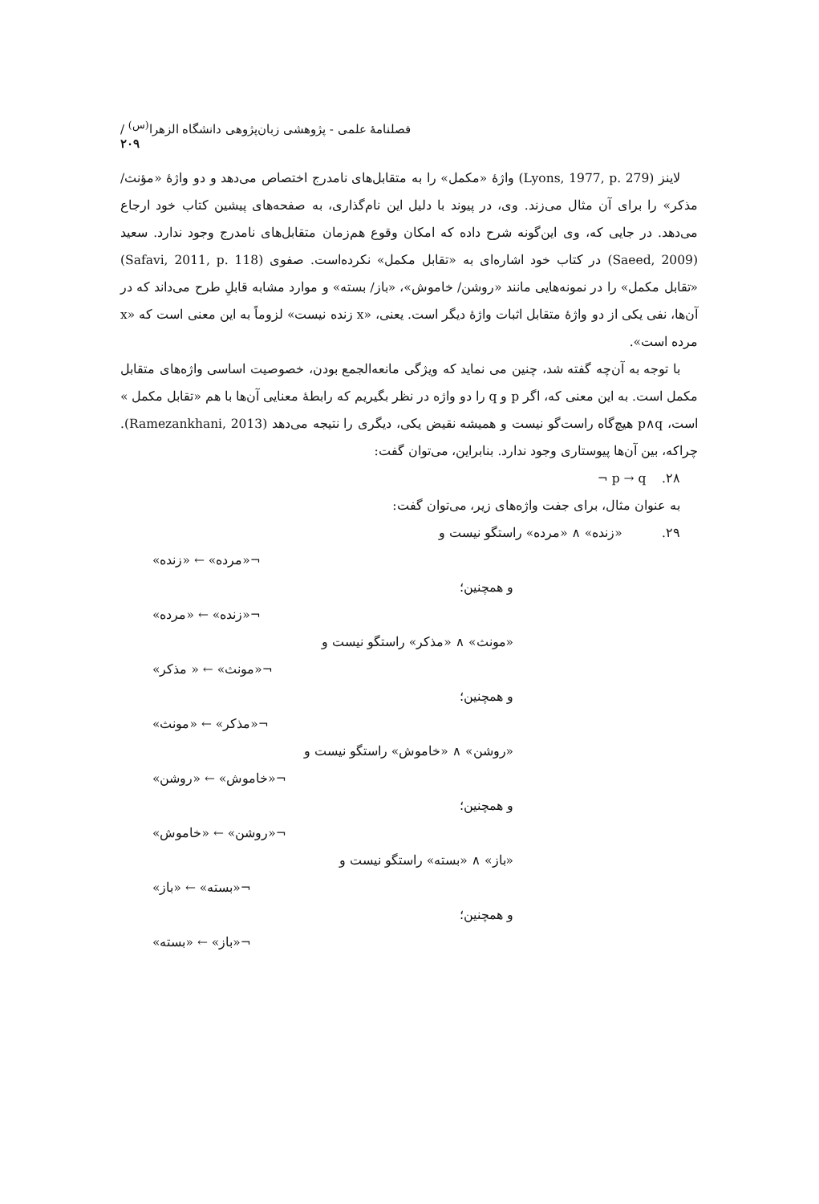فصلنامهٔ علمی - پژوهشی زبان‌پژوهی دانشگاه الزهرا<sup>(س)</sup> / ۲۰۹
لاینز (Lyons, 1977, p. 279) واژهٔ «مکمل» را به متقابل‌های نامدرج اختصاص می‌دهد و دو واژهٔ «مؤنث/ مذکر» را برای آن مثال می‌زند. وی، در پیوند با دلیل این نام‌گذاری، به صفحه‌های پیشین کتاب خود ارجاع می‌دهد. در جایی که، وی این‌گونه شرح داده که امکان وقوع هم‌زمان متقابل‌های نامدرج وجود ندارد. سعید (Saeed, 2009) در کتاب خود اشاره‌ای به «تقابل مکمل» نکرده‌است. صفوی (Safavi, 2011, p. 118) «تقابل مکمل» را در نمونه‌هایی مانند «روشن/ خاموش»، «باز/ بسته» و موارد مشابه قابلِ طرح می‌داند که در آن‌ها، نفی یکی از دو واژهٔ متقابل اثبات واژهٔ دیگر است. یعنی، «x زنده نیست» لزوماً به این معنی است که «x مرده است».
با توجه به آن‌چه گفته شد، چنین می نماید که ویژگی مانعه‌الجمع بودن، خصوصیت اساسی واژه‌های متقابل مکمل است. به این معنی که، اگر p و q را دو واژه در نظر بگیریم که رابطهٔ معنایی آن‌ها با هم «تقابل مکمل » است، p∧q هیچ‌گاه راست‌گو نیست و همیشه نقیض یکی، دیگری را نتیجه می‌دهد (Ramezankhani, 2013). چراکه، بین آن‌ها پیوستاری وجود ندارد. بنابراین، می‌توان گفت:
۲۸. ¬ p → q
به عنوان مثال، برای جفت واژه‌های زیر، می‌توان گفت:
۲۹. «زنده» ∧ «مرده» راستگو نیست و
¬«مرده» ← «زنده»
و همچنین؛
¬«زنده» ← «مرده»
«مونث» ∧ «مذکر» راستگو نیست و
¬«مونث» ← « مذکر»
و همچنین؛
¬«مذکر» ← «مونث»
«روشن» ∧ «خاموش» راستگو نیست و
¬«خاموش» ← «روشن»
و همچنین؛
¬«روشن» ← «خاموش»
«باز» ∧ «بسته» راستگو نیست و
¬«بسته» ← «باز»
و همچنین؛
¬«باز» ← «بسته»